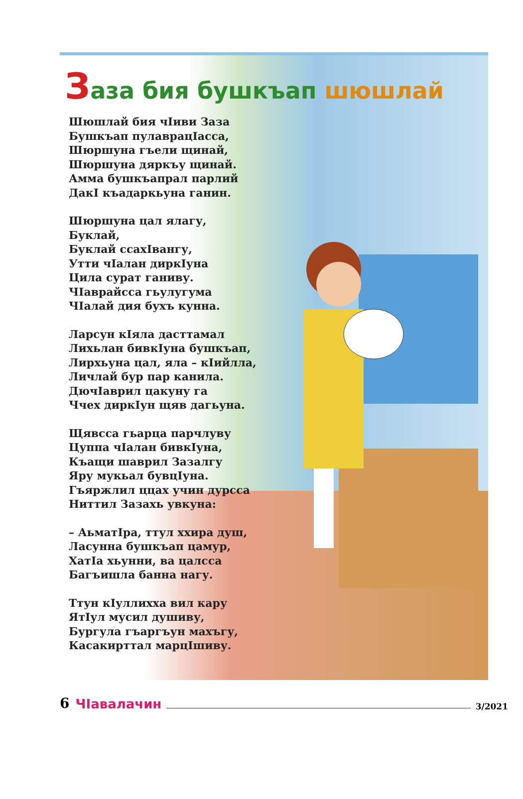Заза бия бушкъап шюшлай
Шюшлай бия чIиви Заза
Бушкъап пулаврацIасса,
Шюршуна гъели щинай,
Шюршуна дяркъу щинай.
Амма бушкъапрал парлий
ДакI къадаркьуна ганин.
Шюршуна цал ялагу,
Буклай,
Буклай ссахIвангу,
Утти чIалан диркIуна
Цила сурат ганиву.
ЧIаврайсса гьулугума
ЧIалай дия бухъ кунна.
Ларсун кIяла дасттамал
Лихьлан бивкIуна бушкъап,
Лирхьуна цал, яла – кIийлла,
Личлай бур пар канила.
ДючIаврил цакуну га
Ччех диркIун щяв дагьуна.
Щявсса гьарца парчлуву
Цуппа чIалан бивкIуна,
Къащи шаврил Зазалгу
Яру мукьал бувцIуна.
Гъяржлил ццах учин дурсса
Ниттил Зазахь увкуна:
– АьматIра, ттул ххира душ,
Ласунна бушкъап цамур,
ХатIа хьунни, ва цалсса
Багъишла банна нагу.
Ттун кIуллихха вил кару
ЯтIул мусил душиву,
Бургула гъаргъун махъгу,
Касакирттал марцIшиву.
6 ЧIавалачин 3/2021